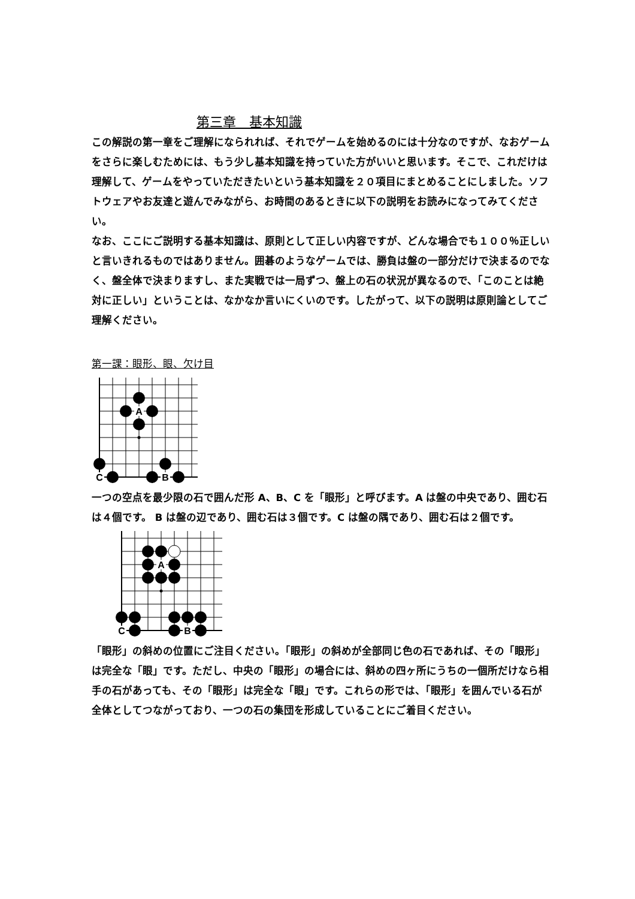第三章　基本知識
この解説の第一章をご理解になられれば、それでゲームを始めるのには十分なのですが、なおゲームをさらに楽しむためには、もう少し基本知識を持っていた方がいいと思います。そこで、これだけは理解して、ゲームをやっていただきたいという基本知識を２０項目にまとめることにしました。ソフトウェアやお友達と遊んでみながら、お時間のあるときに以下の説明をお読みになってみてください。
なお、ここにご説明する基本知識は、原則として正しい内容ですが、どんな場合でも１００％正しいと言いきれるものではありません。囲碁のようなゲームでは、勝負は盤の一部分だけで決まるのでなく、盤全体で決まりますし、また実戦では一局ずつ、盤上の石の状況が異なるので、「このことは絶対に正しい」ということは、なかなか言いにくいのです。したがって、以下の説明は原則論としてご理解ください。
第一課：眼形、眼、欠け目
A
C
B
一つの空点を最少限の石で囲んだ形 A、B、C を「眼形」と呼びます。A は盤の中央であり、囲む石は４個です。 B は盤の辺であり、囲む石は３個です。C は盤の隅であり、囲む石は２個です。
A
C
B
「眼形」の斜めの位置にご注目ください。「眼形」の斜めが全部同じ色の石であれば、その「眼形」は完全な「眼」です。ただし、中央の「眼形」の場合には、斜めの四ヶ所にうちの一個所だけなら相手の石があっても、その「眼形」は完全な「眼」です。これらの形では、「眼形」を囲んでいる石が全体としてつながっており、一つの石の集団を形成していることにご着目ください。